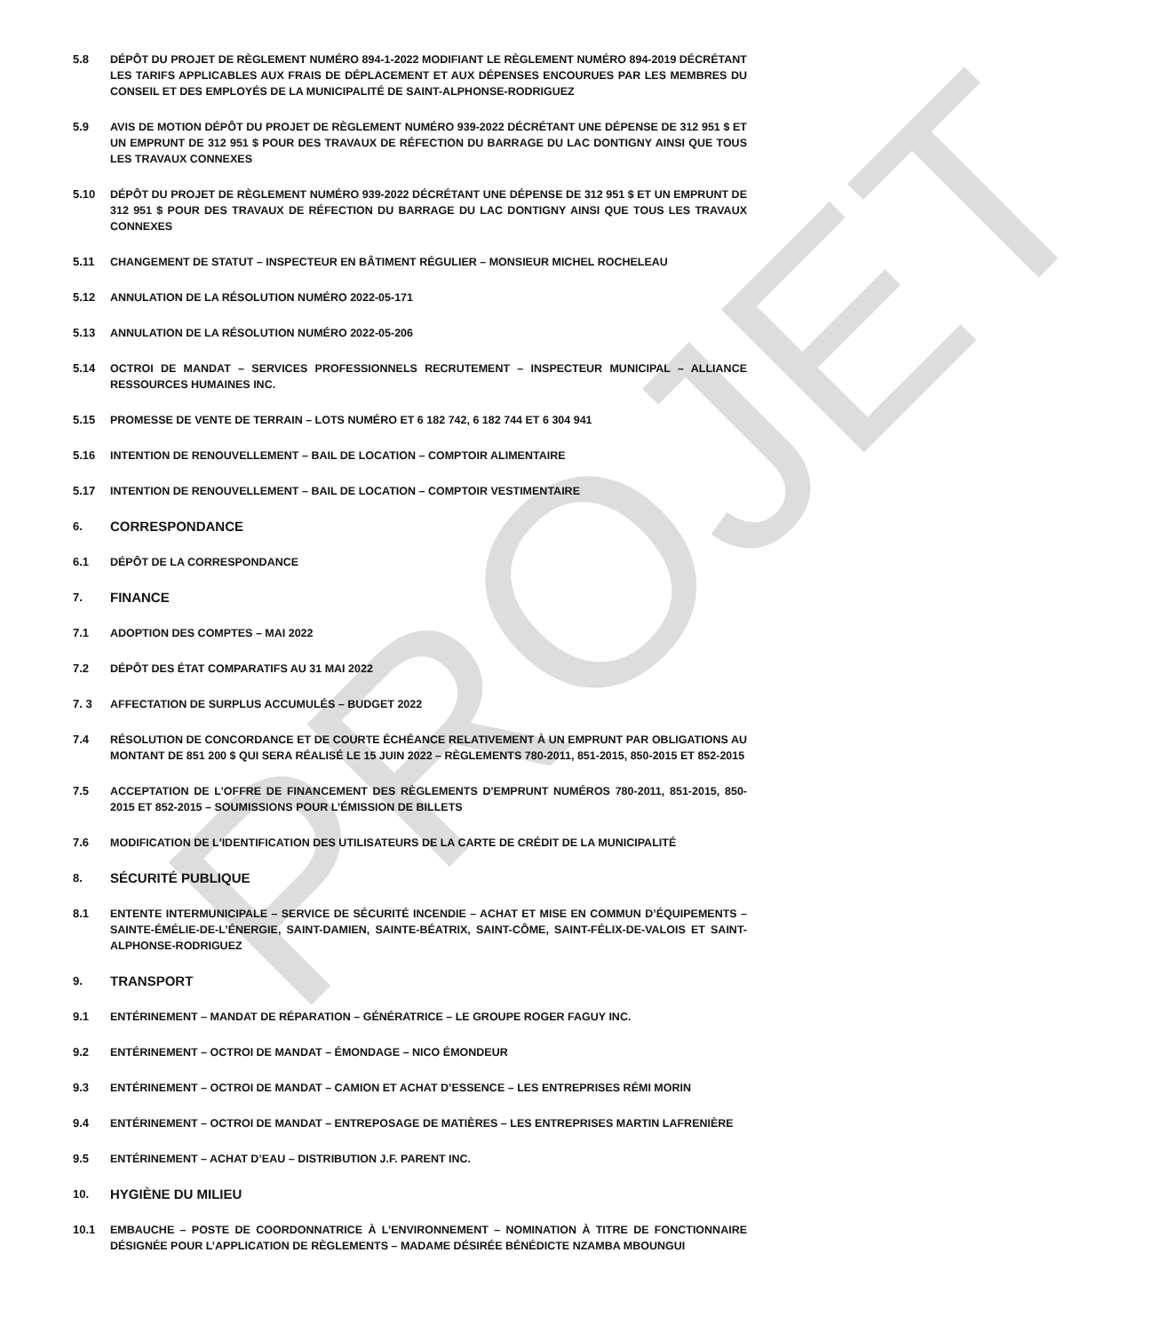PROJET
5.8 DÉPÔT DU PROJET DE RÈGLEMENT NUMÉRO 894-1-2022 MODIFIANT LE RÈGLEMENT NUMÉRO 894-2019 DÉCRÉTANT LES TARIFS APPLICABLES AUX FRAIS DE DÉPLACEMENT ET AUX DÉPENSES ENCOURUES PAR LES MEMBRES DU CONSEIL ET DES EMPLOYÉS DE LA MUNICIPALITÉ DE SAINT-ALPHONSE-RODRIGUEZ
5.9 AVIS DE MOTION DÉPÔT DU PROJET DE RÈGLEMENT NUMÉRO 939-2022 DÉCRÉTANT UNE DÉPENSE DE 312 951 $ ET UN EMPRUNT DE 312 951 $ POUR DES TRAVAUX DE RÉFECTION DU BARRAGE DU LAC DONTIGNY AINSI QUE TOUS LES TRAVAUX CONNEXES
5.10 DÉPÔT DU PROJET DE RÈGLEMENT NUMÉRO 939-2022 DÉCRÉTANT UNE DÉPENSE DE 312 951 $ ET UN EMPRUNT DE 312 951 $ POUR DES TRAVAUX DE RÉFECTION DU BARRAGE DU LAC DONTIGNY AINSI QUE TOUS LES TRAVAUX CONNEXES
5.11 CHANGEMENT DE STATUT – INSPECTEUR EN BÂTIMENT RÉGULIER – MONSIEUR MICHEL ROCHELEAU
5.12 ANNULATION DE LA RÉSOLUTION NUMÉRO 2022-05-171
5.13 ANNULATION DE LA RÉSOLUTION NUMÉRO 2022-05-206
5.14 OCTROI DE MANDAT – SERVICES PROFESSIONNELS RECRUTEMENT – INSPECTEUR MUNICIPAL – ALLIANCE RESSOURCES HUMAINES INC.
5.15 PROMESSE DE VENTE DE TERRAIN – LOTS NUMÉRO ET 6 182 742, 6 182 744 ET 6 304 941
5.16 INTENTION DE RENOUVELLEMENT – BAIL DE LOCATION – COMPTOIR ALIMENTAIRE
5.17 INTENTION DE RENOUVELLEMENT – BAIL DE LOCATION – COMPTOIR VESTIMENTAIRE
6.
CORRESPONDANCE
6.1 DÉPÔT DE LA CORRESPONDANCE
7.
FINANCE
7.1 ADOPTION DES COMPTES – MAI 2022
7.2 DÉPÔT DES ÉTAT COMPARATIFS AU 31 MAI 2022
7. 3 AFFECTATION DE SURPLUS ACCUMULÉS – BUDGET 2022
7.4 RÉSOLUTION DE CONCORDANCE ET DE COURTE ÉCHÉANCE RELATIVEMENT À UN EMPRUNT PAR OBLIGATIONS AU MONTANT DE 851 200 $ QUI SERA RÉALISÉ LE 15 JUIN 2022 – RÈGLEMENTS 780-2011, 851-2015, 850-2015 ET 852-2015
7.5 ACCEPTATION DE L'OFFRE DE FINANCEMENT DES RÈGLEMENTS D'EMPRUNT NUMÉROS 780-2011, 851-2015, 850-2015 ET 852-2015 – SOUMISSIONS POUR L’ÉMISSION DE BILLETS
7.6 MODIFICATION DE L'IDENTIFICATION DES UTILISATEURS DE LA CARTE DE CRÉDIT DE LA MUNICIPALITÉ
8.
SÉCURITÉ PUBLIQUE
8.1 ENTENTE INTERMUNICIPALE – SERVICE DE SÉCURITÉ INCENDIE – ACHAT ET MISE EN COMMUN D’ÉQUIPEMENTS – SAINTE-ÉMÉLIE-DE-L’ÉNERGIE, SAINT-DAMIEN, SAINTE-BÉATRIX, SAINT-CÔME, SAINT-FÉLIX-DE-VALOIS ET SAINT-ALPHONSE-RODRIGUEZ
9.
TRANSPORT
9.1 ENTÉRINEMENT – MANDAT DE RÉPARATION – GÉNÉRATRICE – LE GROUPE ROGER FAGUY INC.
9.2 ENTÉRINEMENT – OCTROI DE MANDAT – ÉMONDAGE – NICO ÉMONDEUR
9.3 ENTÉRINEMENT – OCTROI DE MANDAT – CAMION ET ACHAT D’ESSENCE – LES ENTREPRISES RÉMI MORIN
9.4 ENTÉRINEMENT – OCTROI DE MANDAT – ENTREPOSAGE DE MATIÈRES – LES ENTREPRISES MARTIN LAFRENIÈRE
9.5 ENTÉRINEMENT – ACHAT D’EAU – DISTRIBUTION J.F. PARENT INC.
10.
HYGIÈNE DU MILIEU
10.1 EMBAUCHE – POSTE DE COORDONNATRICE À L’ENVIRONNEMENT – NOMINATION À TITRE DE FONCTIONNAIRE DÉSIGNÉE POUR L’APPLICATION DE RÈGLEMENTS – MADAME DÉSIRÉE BÉNÉDICTE NZAMBA MBOUNGUI